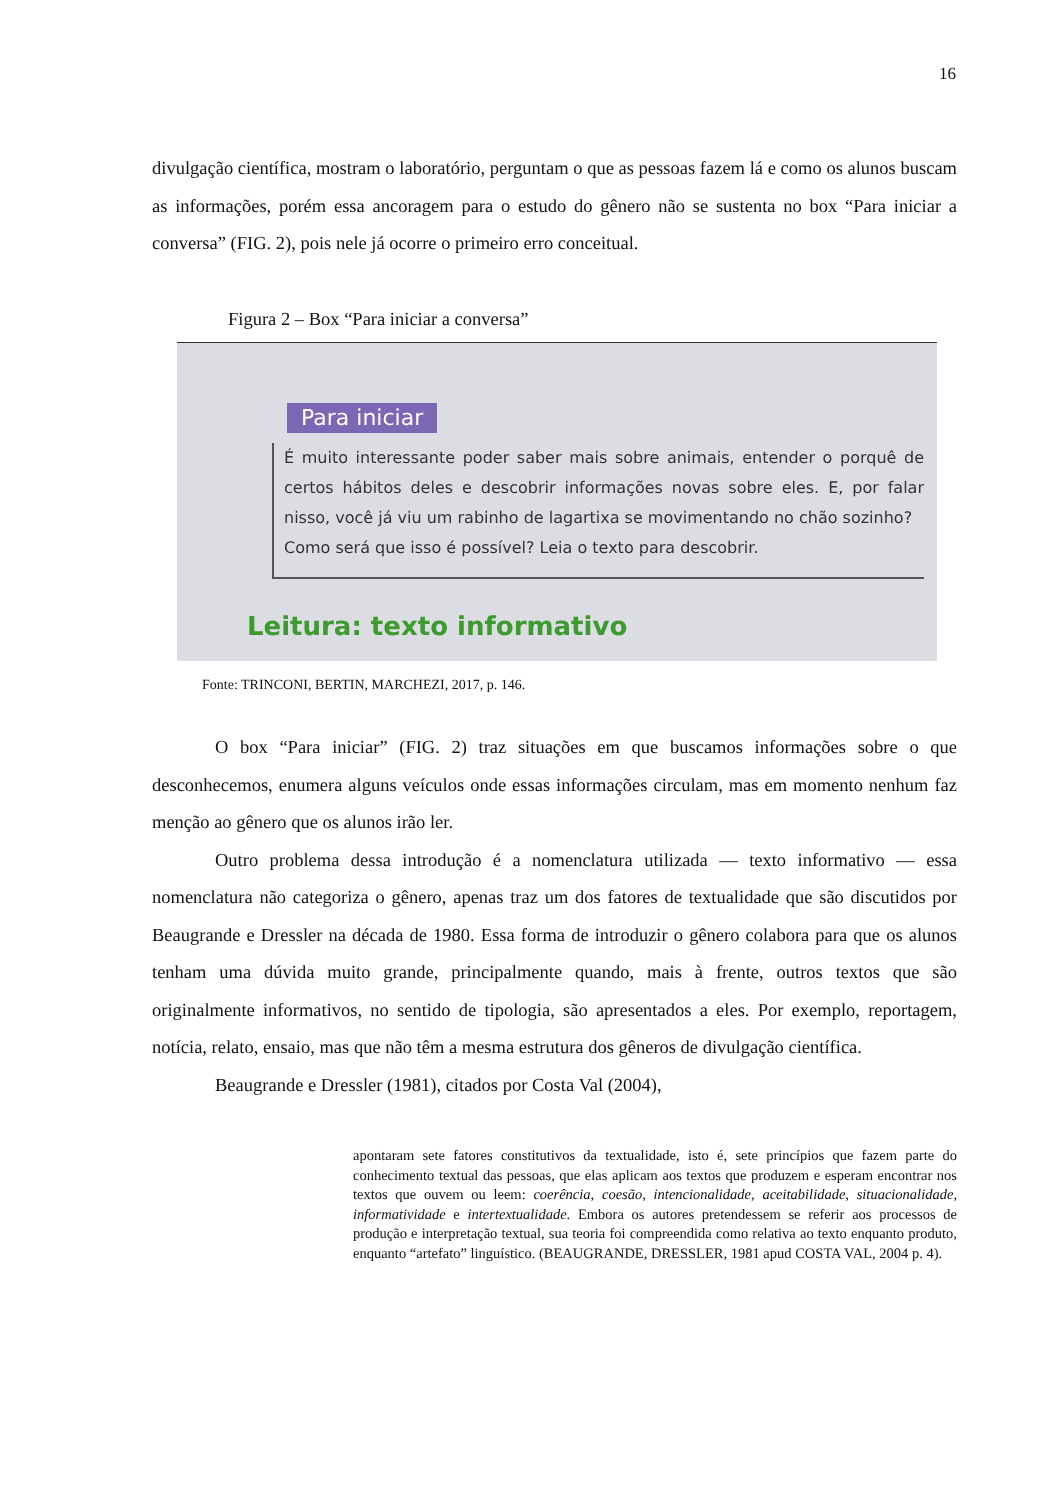16
divulgação científica, mostram o laboratório, perguntam o que as pessoas fazem lá e como os alunos buscam as informações, porém essa ancoragem para o estudo do gênero não se sustenta no box “Para iniciar a conversa” (FIG. 2), pois nele já ocorre o primeiro erro conceitual.
Figura 2 – Box “Para iniciar a conversa”
Para iniciar
É muito interessante poder saber mais sobre animais, entender o porquê de certos hábitos deles e descobrir informações novas sobre eles. E, por falar nisso, você já viu um rabinho de lagartixa se movimentando no chão sozinho?
Como será que isso é possível? Leia o texto para descobrir.
Leitura: texto informativo
Fonte: TRINCONI, BERTIN, MARCHEZI, 2017, p. 146.
O box “Para iniciar” (FIG. 2) traz situações em que buscamos informações sobre o que desconhecemos, enumera alguns veículos onde essas informações circulam, mas em momento nenhum faz menção ao gênero que os alunos irão ler.
Outro problema dessa introdução é a nomenclatura utilizada — texto informativo — essa nomenclatura não categoriza o gênero, apenas traz um dos fatores de textualidade que são discutidos por Beaugrande e Dressler na década de 1980. Essa forma de introduzir o gênero colabora para que os alunos tenham uma dúvida muito grande, principalmente quando, mais à frente, outros textos que são originalmente informativos, no sentido de tipologia, são apresentados a eles. Por exemplo, reportagem, notícia, relato, ensaio, mas que não têm a mesma estrutura dos gêneros de divulgação científica.
Beaugrande e Dressler (1981), citados por Costa Val (2004),
apontaram sete fatores constitutivos da textualidade, isto é, sete princípios que fazem parte do conhecimento textual das pessoas, que elas aplicam aos textos que produzem e esperam encontrar nos textos que ouvem ou leem: coerência, coesão, intencionalidade, aceitabilidade, situacionalidade, informatividade e intertextualidade. Embora os autores pretendessem se referir aos processos de produção e interpretação textual, sua teoria foi compreendida como relativa ao texto enquanto produto, enquanto “artefato” linguístico. (BEAUGRANDE, DRESSLER, 1981 apud COSTA VAL, 2004 p. 4).